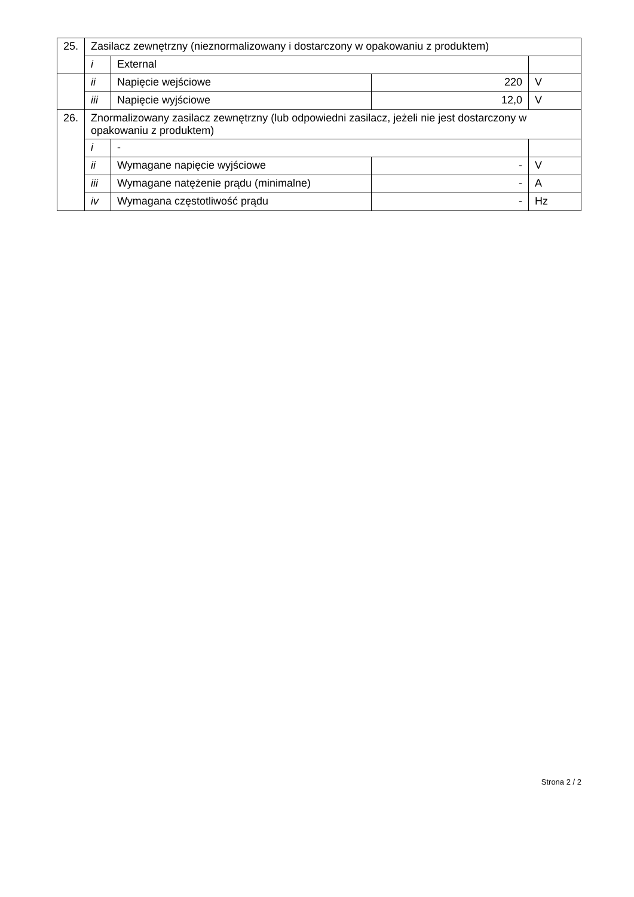| 25. | Zasilacz zewnętrzny (nieznormalizowany i dostarczony w opakowaniu z produktem) | | | |
| | i | External | | |
| | ii | Napięcie wejściowe | 220 | V |
| | iii | Napięcie wyjściowe | 12,0 | V |
| 26. | Znormalizowany zasilacz zewnętrzny (lub odpowiedni zasilacz, jeżeli nie jest dostarczony w opakowaniu z produktem) | | | |
| | i | - | | |
| | ii | Wymagane napięcie wyjściowe | - | V |
| | iii | Wymagane natężenie prądu (minimalne) | - | A |
| | iv | Wymagana częstotliwość prądu | - | Hz |
Strona 2 / 2